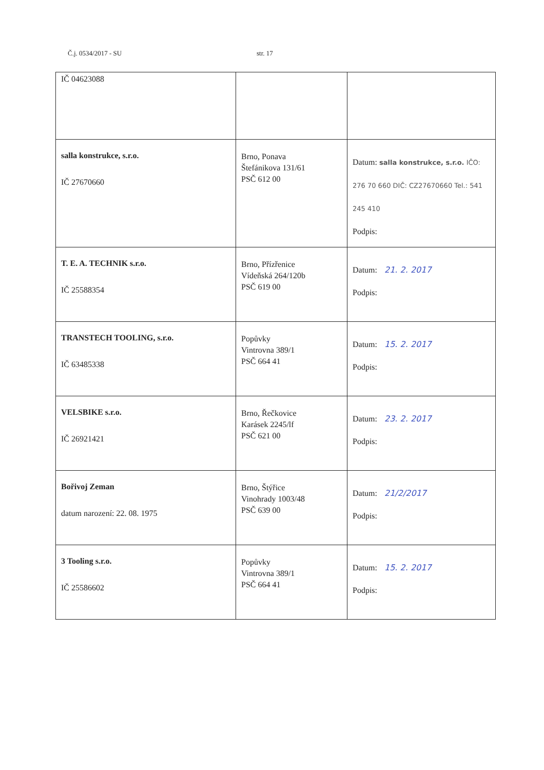Č.j. 0534/2017 - SU str. 17
| IČ 04623088 | | |
| salla konstrukce, s.r.o. IČ 27670660 | Brno, Ponava Štefánikova 131/61 PSČ 612 00 | Datum: salla konstrukce, s.r.o. IČO: 276 70 660 DIČ: CZ27670660 Tel.: 541 245 410 Podpis: |
| T. E. A. TECHNIK s.r.o. IČ 25588354 | Brno, Přízřenice Vídeňská 264/120b PSČ 619 00 | Datum: 21. 2. 2017 Podpis: |
| TRANSTECH TOOLING, s.r.o. IČ 63485338 | Popůvky Vintrovna 389/1 PSČ 664 41 | Datum: 15. 2. 2017 Podpis: |
| VELSBIKE s.r.o. IČ 26921421 | Brno, Řečkovice Karásek 2245/lf PSČ 621 00 | Datum: 23. 2. 2017 Podpis: |
| Bořivoj Zeman datum narození: 22. 08. 1975 | Brno, Štýřice Vinohrady 1003/48 PSČ 639 00 | Datum: 21/2/2017 Podpis: |
| 3 Tooling s.r.o. IČ 25586602 | Popůvky Vintrovna 389/1 PSČ 664 41 | Datum: 15. 2. 2017 Podpis: |